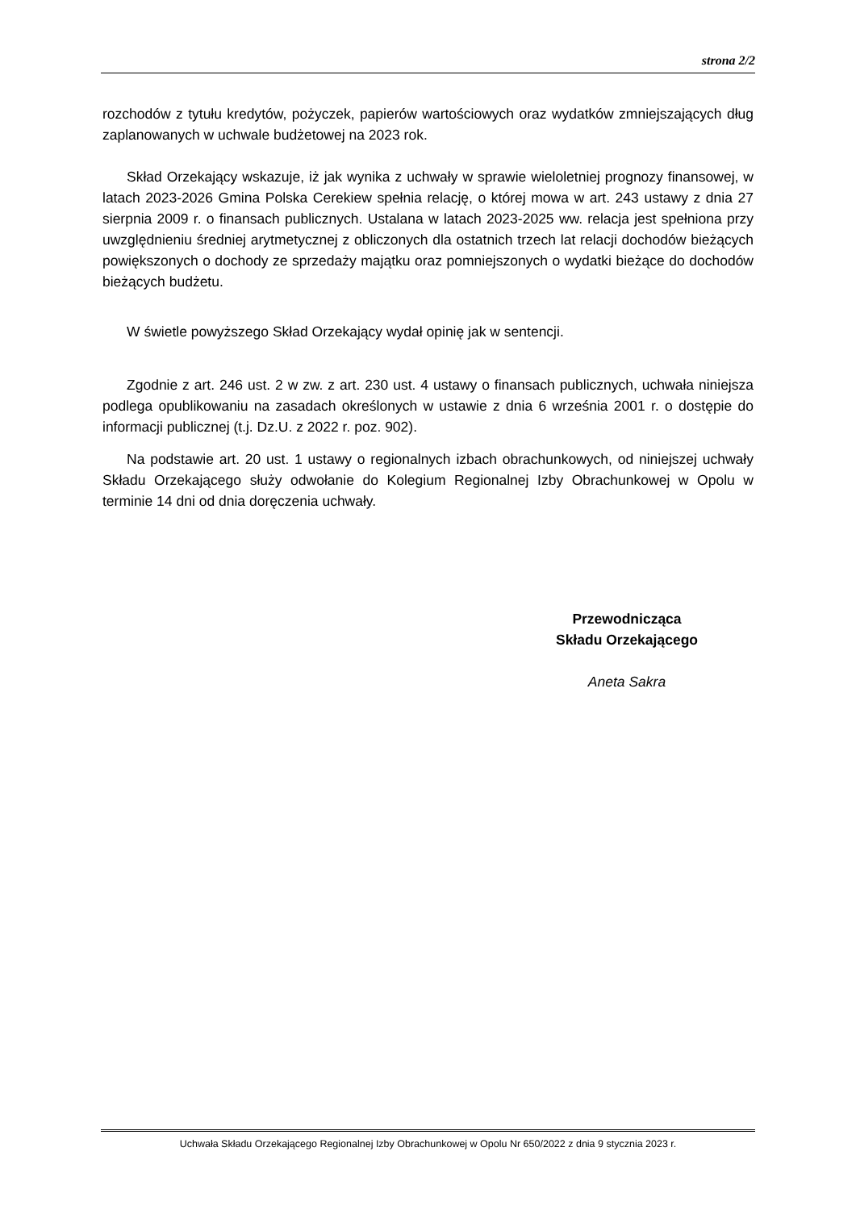strona 2/2
rozchodów z tytułu kredytów, pożyczek, papierów wartościowych oraz wydatków zmniejszających dług zaplanowanych w uchwale budżetowej na 2023 rok.
Skład Orzekający wskazuje, iż jak wynika z uchwały w sprawie wieloletniej prognozy finansowej, w latach 2023-2026 Gmina Polska Cerekiew spełnia relację, o której mowa w art. 243 ustawy z dnia 27 sierpnia 2009 r. o finansach publicznych. Ustalana w latach 2023-2025 ww. relacja jest spełniona przy uwzględnieniu średniej arytmetycznej z obliczonych dla ostatnich trzech lat relacji dochodów bieżących powiększonych o dochody ze sprzedaży majątku oraz pomniejszonych o wydatki bieżące do dochodów bieżących budżetu.
W świetle powyższego Skład Orzekający wydał opinię jak w sentencji.
Zgodnie z art. 246 ust. 2 w zw. z art. 230 ust. 4 ustawy o finansach publicznych, uchwała niniejsza podlega opublikowaniu na zasadach określonych w ustawie z dnia 6 września 2001 r. o dostępie do informacji publicznej (t.j. Dz.U. z 2022 r. poz. 902).
Na podstawie art. 20 ust. 1 ustawy o regionalnych izbach obrachunkowych, od niniejszej uchwały Składu Orzekającego służy odwołanie do Kolegium Regionalnej Izby Obrachunkowej w Opolu w terminie 14 dni od dnia doręczenia uchwały.
Przewodnicząca
Składu Orzekającego
Aneta Sakra
Uchwała Składu Orzekającego Regionalnej Izby Obrachunkowej w Opolu Nr 650/2022 z dnia 9 stycznia 2023 r.